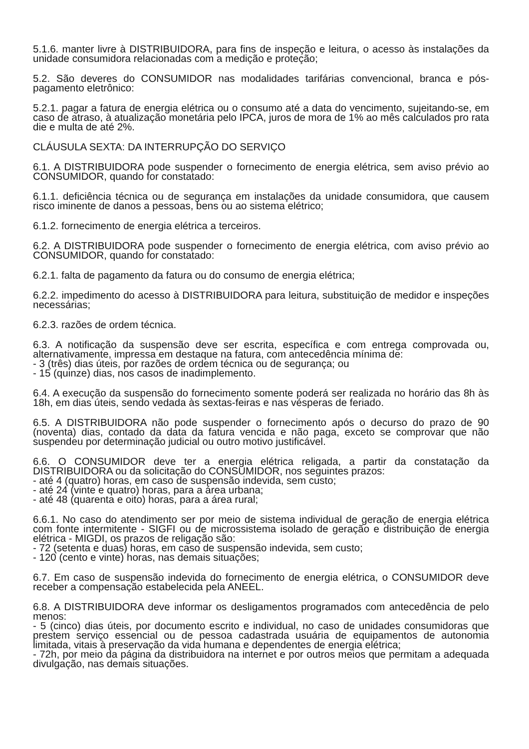5.1.6. manter livre à DISTRIBUIDORA, para fins de inspeção e leitura, o acesso às instalações da unidade consumidora relacionadas com a medição e proteção;
5.2. São deveres do CONSUMIDOR nas modalidades tarifárias convencional, branca e pós-pagamento eletrônico:
5.2.1. pagar a fatura de energia elétrica ou o consumo até a data do vencimento, sujeitando-se, em caso de atraso, à atualização monetária pelo IPCA, juros de mora de 1% ao mês calculados pro rata die e multa de até 2%.
CLÁUSULA SEXTA: DA INTERRUPÇÃO DO SERVIÇO
6.1. A DISTRIBUIDORA pode suspender o fornecimento de energia elétrica, sem aviso prévio ao CONSUMIDOR, quando for constatado:
6.1.1. deficiência técnica ou de segurança em instalações da unidade consumidora, que causem risco iminente de danos a pessoas, bens ou ao sistema elétrico;
6.1.2. fornecimento de energia elétrica a terceiros.
6.2. A DISTRIBUIDORA pode suspender o fornecimento de energia elétrica, com aviso prévio ao CONSUMIDOR, quando for constatado:
6.2.1. falta de pagamento da fatura ou do consumo de energia elétrica;
6.2.2. impedimento do acesso à DISTRIBUIDORA para leitura, substituição de medidor e inspeções necessárias;
6.2.3. razões de ordem técnica.
6.3. A notificação da suspensão deve ser escrita, específica e com entrega comprovada ou, alternativamente, impressa em destaque na fatura, com antecedência mínima de:
- 3 (três) dias úteis, por razões de ordem técnica ou de segurança; ou
- 15 (quinze) dias, nos casos de inadimplemento.
6.4. A execução da suspensão do fornecimento somente poderá ser realizada no horário das 8h às 18h, em dias úteis, sendo vedada às sextas-feiras e nas vésperas de feriado.
6.5. A DISTRIBUIDORA não pode suspender o fornecimento após o decurso do prazo de 90 (noventa) dias, contado da data da fatura vencida e não paga, exceto se comprovar que não suspendeu por determinação judicial ou outro motivo justificável.
6.6. O CONSUMIDOR deve ter a energia elétrica religada, a partir da constatação da DISTRIBUIDORA ou da solicitação do CONSUMIDOR, nos seguintes prazos:
- até 4 (quatro) horas, em caso de suspensão indevida, sem custo;
- até 24 (vinte e quatro) horas, para a área urbana;
- até 48 (quarenta e oito) horas, para a área rural;
6.6.1. No caso do atendimento ser por meio de sistema individual de geração de energia elétrica com fonte intermitente - SIGFI ou de microssistema isolado de geração e distribuição de energia elétrica - MIGDI, os prazos de religação são:
- 72 (setenta e duas) horas, em caso de suspensão indevida, sem custo;
- 120 (cento e vinte) horas, nas demais situações;
6.7. Em caso de suspensão indevida do fornecimento de energia elétrica, o CONSUMIDOR deve receber a compensação estabelecida pela ANEEL.
6.8. A DISTRIBUIDORA deve informar os desligamentos programados com antecedência de pelo menos:
- 5 (cinco) dias úteis, por documento escrito e individual, no caso de unidades consumidoras que prestem serviço essencial ou de pessoa cadastrada usuária de equipamentos de autonomia limitada, vitais à preservação da vida humana e dependentes de energia elétrica;
- 72h, por meio da página da distribuidora na internet e por outros meios que permitam a adequada divulgação, nas demais situações.